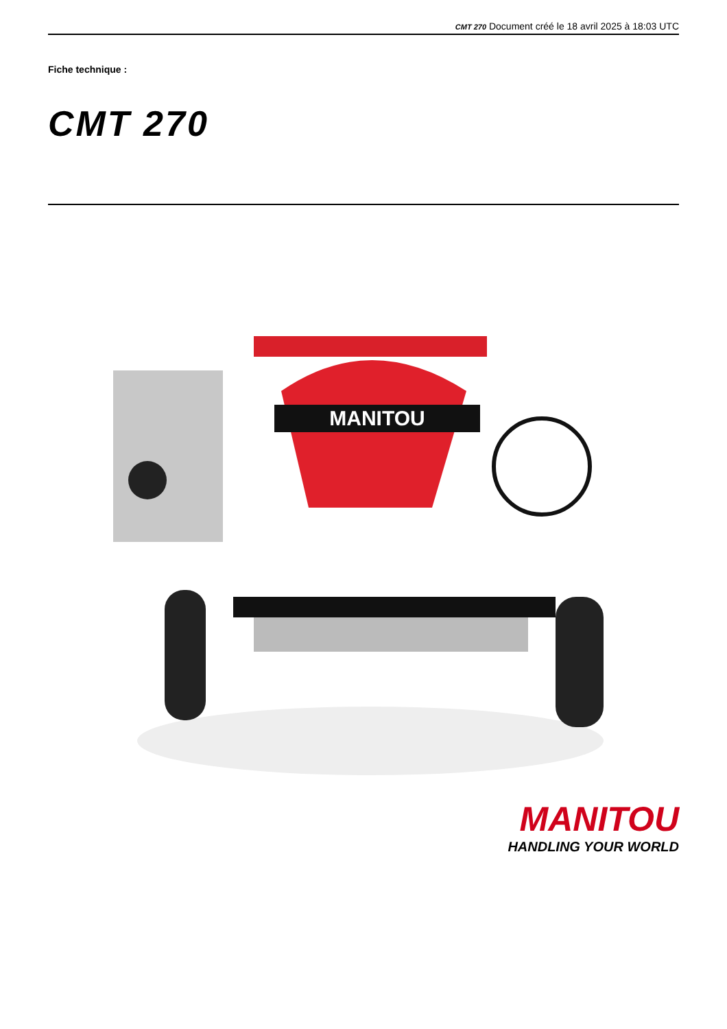CMT 270 Document créé le 18 avril 2025 à 18:03 UTC
Fiche technique :
CMT 270
MANITOU
MANITOU
HANDLING YOUR WORLD